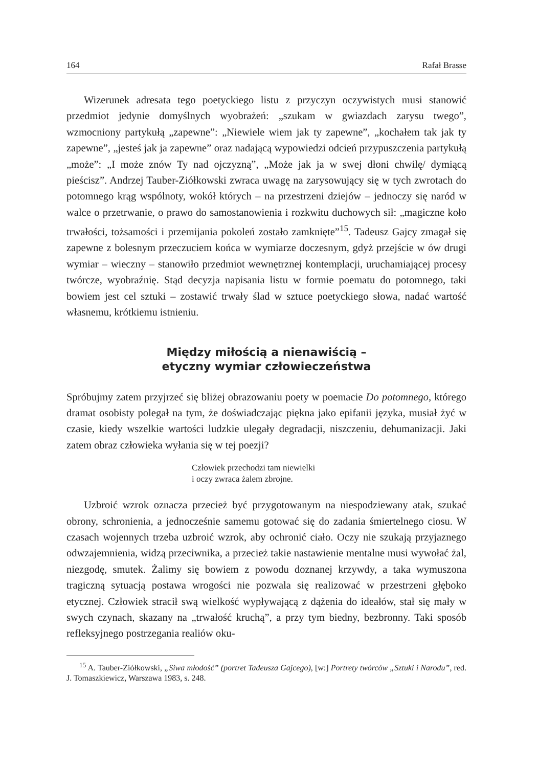164 Rafał Brasse
Wizerunek adresata tego poetyckiego listu z przyczyn oczywistych musi stanowić przedmiot jedynie domyślnych wyobrażeń: „szukam w gwiazdach zarysu twego”, wzmocniony partykułą „zapewne”: „Niewiele wiem jak ty zapewne”, „kochałem tak jak ty zapewne”, „jesteś jak ja zapewne” oraz nadającą wypowiedzi odcień przypuszczenia partykułą „może”: „I może znów Ty nad ojczyzną”, „Może jak ja w swej dłoni chwilę/ dymiącą pieścisz”. Andrzej Tauber-Ziółkowski zwraca uwagę na zarysowujący się w tych zwrotach do potomnego krąg wspólnoty, wokół których – na przestrzeni dziejów – jednoczy się naród w walce o przetrwanie, o prawo do samostanowienia i rozkwitu duchowych sił: „magiczne koło trwałości, tożsamości i przemijania pokoleń zostało zamknięte”<sup>15</sup>. Tadeusz Gajcy zmagał się zapewne z bolesnym przeczuciem końca w wymiarze doczesnym, gdyż przejście w ów drugi wymiar – wieczny – stanowiło przedmiot wewnętrznej kontemplacji, uruchamiającej procesy twórcze, wyobraźnię. Stąd decyzja napisania listu w formie poematu do potomnego, taki bowiem jest cel sztuki – zostawić trwały ślad w sztuce poetyckiego słowa, nadać wartość własnemu, krótkiemu istnieniu.
Między miłością a nienawiścią –
etyczny wymiar człowieczeństwa
Spróbujmy zatem przyjrzeć się bliżej obrazowaniu poety w poemacie Do potomnego, którego dramat osobisty polegał na tym, że doświadczając piękna jako epifanii języka, musiał żyć w czasie, kiedy wszelkie wartości ludzkie ulegały degradacji, niszczeniu, dehumanizacji. Jaki zatem obraz człowieka wyłania się w tej poezji?
Człowiek przechodzi tam niewielki
i oczy zwraca żalem zbrojne.
Uzbroić wzrok oznacza przecież być przygotowanym na niespodziewany atak, szukać obrony, schronienia, a jednocześnie samemu gotować się do zadania śmiertelnego ciosu. W czasach wojennych trzeba uzbroić wzrok, aby ochronić ciało. Oczy nie szukają przyjaznego odwzajemnienia, widzą przeciwnika, a przecież takie nastawienie mentalne musi wywołać żal, niezgodę, smutek. Żalimy się bowiem z powodu doznanej krzywdy, a taka wymuszona tragiczną sytuacją postawa wrogości nie pozwala się realizować w przestrzeni głęboko etycznej. Człowiek stracił swą wielkość wypływającą z dążenia do ideałów, stał się mały w swych czynach, skazany na „trwałość kruchą”, a przy tym biedny, bezbronny. Taki sposób refleksyjnego postrzegania realiów oku-
<sup>15</sup> A. Tauber-Ziółkowski, „Siwa młodość” (portret Tadeusza Gajcego), [w:] Portrety twórców „Sztuki i Narodu”, red. J. Tomaszkiewicz, Warszawa 1983, s. 248.